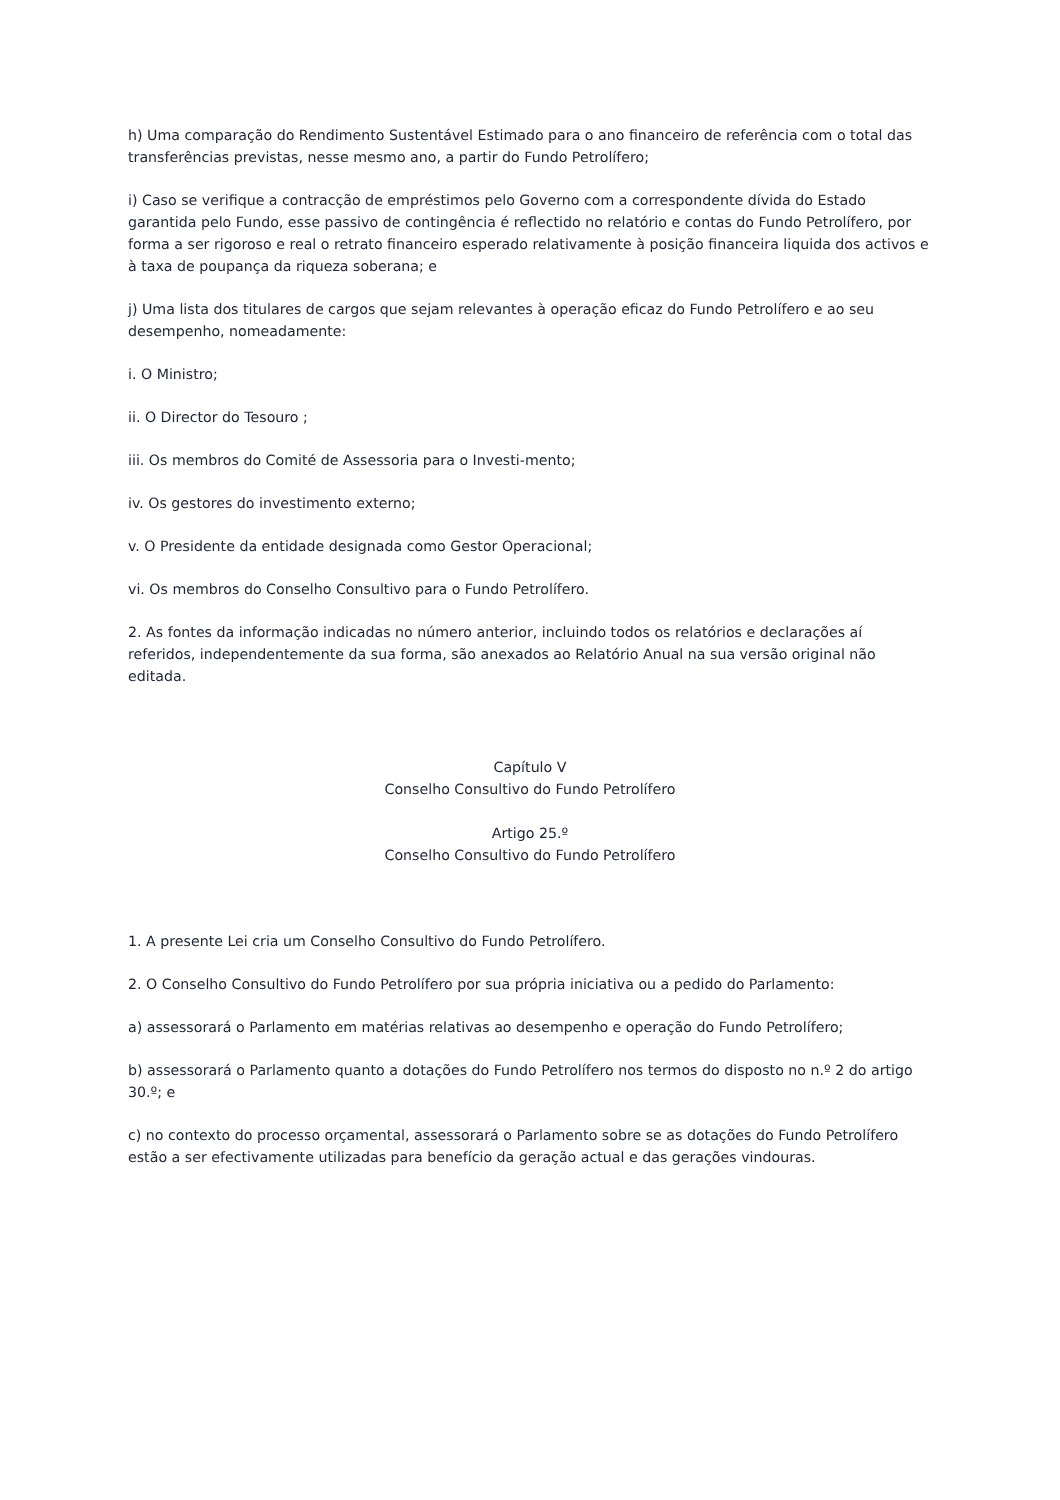h) Uma comparação do Rendimento Sustentável Estimado para o ano financeiro de referência com o total das transferências previstas, nesse mesmo ano, a partir do Fundo Petrolífero;
i) Caso se verifique a contracção de empréstimos pelo Governo com a correspondente dívida do Estado garantida pelo Fundo, esse passivo de contingência é reflectido no relatório e contas do Fundo Petrolífero, por forma a ser rigoroso e real o retrato financeiro esperado relativamente à posição financeira liquida dos activos e à taxa de poupança da riqueza soberana; e
j) Uma lista dos titulares de cargos que sejam relevantes à operação eficaz do Fundo Petrolífero e ao seu desempenho, nomeadamente:
i. O Ministro;
ii. O Director do Tesouro ;
iii. Os membros do Comité de Assessoria para o Investi-mento;
iv. Os gestores do investimento externo;
v. O Presidente da entidade designada como Gestor Operacional;
vi. Os membros do Conselho Consultivo para o Fundo Petrolífero.
2. As fontes da informação indicadas no número anterior, incluindo todos os relatórios e declarações aí referidos, independentemente da sua forma, são anexados ao Relatório Anual na sua versão original não editada.
Capítulo V
Conselho Consultivo do Fundo Petrolífero
Artigo 25.º
Conselho Consultivo do Fundo Petrolífero
1. A presente Lei cria um Conselho Consultivo do Fundo Petrolífero.
2. O Conselho Consultivo do Fundo Petrolífero por sua própria iniciativa ou a pedido do Parlamento:
a) assessorará o Parlamento em matérias relativas ao desempenho e operação do Fundo Petrolífero;
b) assessorará o Parlamento quanto a dotações do Fundo Petrolífero nos termos do disposto no n.º 2 do artigo 30.º; e
c) no contexto do processo orçamental, assessorará o Parlamento sobre se as dotações do Fundo Petrolífero estão a ser efectivamente utilizadas para benefício da geração actual e das gerações vindouras.